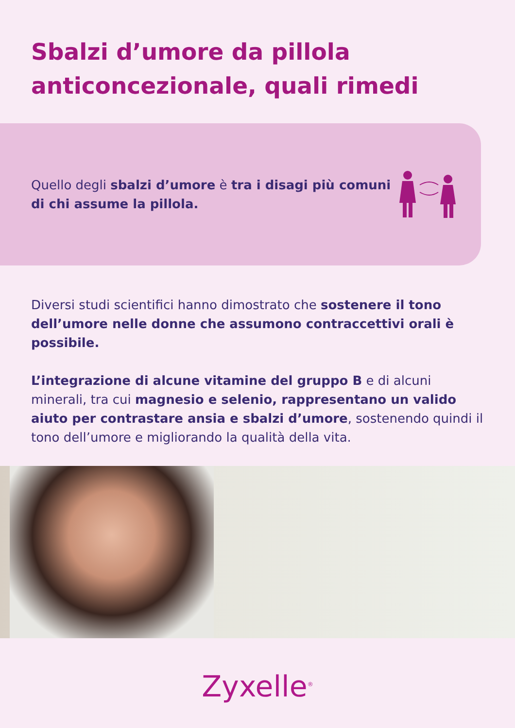Sbalzi d’umore da pillola
anticoncezionale, quali rimedi
Quello degli sbalzi d’umore è tra i disagi più comuni di chi assume la pillola.
Diversi studi scientifici hanno dimostrato che sostenere il tono dell’umore nelle donne che assumono contraccettivi orali è possibile.
L’integrazione di alcune vitamine del gruppo B e di alcuni minerali, tra cui magnesio e selenio, rappresentano un valido aiuto per contrastare ansia e sbalzi d’umore, sostenendo quindi il tono dell’umore e migliorando la qualità della vita.
Zyxelle<sup>®</sup>